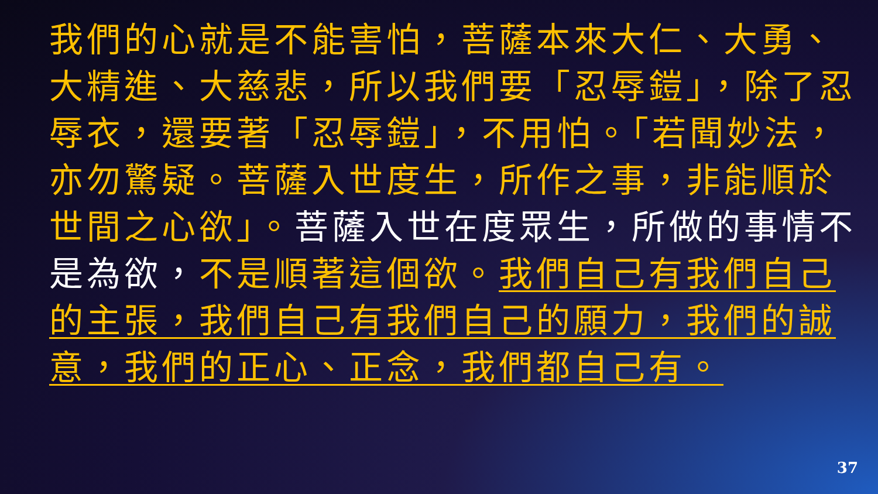我們的心就是不能害怕，菩薩本來大仁、大勇、大精進、大慈悲，所以我們要「忍辱鎧」，除了忍辱衣，還要著「忍辱鎧」，不用怕。「若聞妙法，亦勿驚疑。菩薩入世度生，所作之事，非能順於世間之心欲」。菩薩入世在度眾生，所做的事情不是為欲，不是順著這個欲。我們自己有我們自己的主張，我們自己有我們自己的願力，我們的誠意，我們的正心、正念，我們都自己有。
37